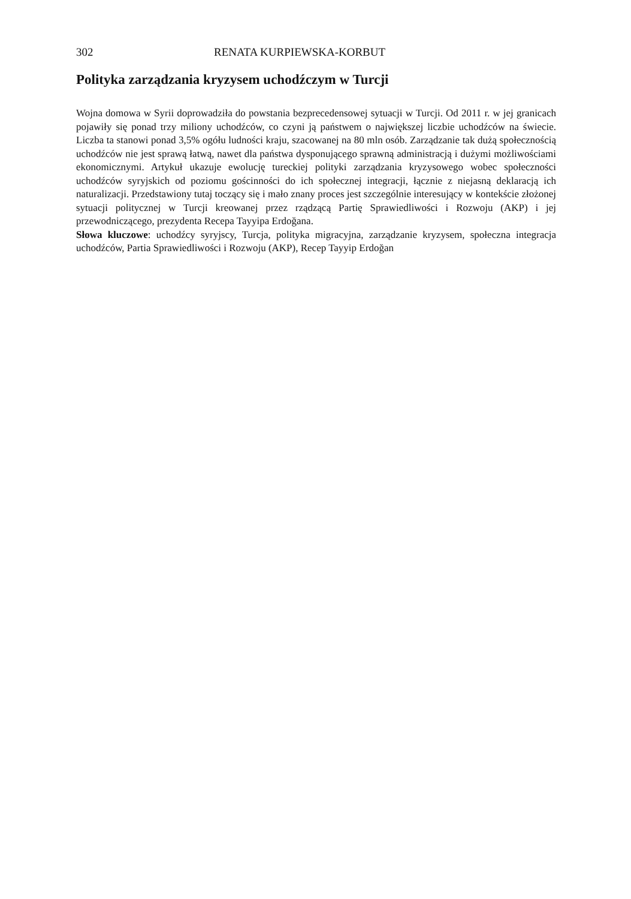302 RENATA KURPIEWSKA-KORBUT
Polityka zarządzania kryzysem uchodźczym w Turcji
Wojna domowa w Syrii doprowadziła do powstania bezprecedensowej sytuacji w Turcji. Od 2011 r. w jej granicach pojawiły się ponad trzy miliony uchodźców, co czyni ją państwem o największej liczbie uchodźców na świecie. Liczba ta stanowi ponad 3,5% ogółu ludności kraju, szacowanej na 80 mln osób. Zarządzanie tak dużą społecznością uchodźców nie jest sprawą łatwą, nawet dla państwa dysponującego sprawną administracją i dużymi możliwościami ekonomicznymi. Artykuł ukazuje ewolucję tureckiej polityki zarządzania kryzysowego wobec społeczności uchodźców syryjskich od poziomu gościnności do ich społecznej integracji, łącznie z niejasną deklaracją ich naturalizacji. Przedstawiony tutaj toczący się i mało znany proces jest szczególnie interesujący w kontekście złożonej sytuacji politycznej w Turcji kreowanej przez rządzącą Partię Sprawiedliwości i Rozwoju (AKP) i jej przewodniczącego, prezydenta Recepa Tayyipa Erdoğana.
Słowa kluczowe: uchodźcy syryjscy, Turcja, polityka migracyjna, zarządzanie kryzysem, społeczna integracja uchodźców, Partia Sprawiedliwości i Rozwoju (AKP), Recep Tayyip Erdoğan